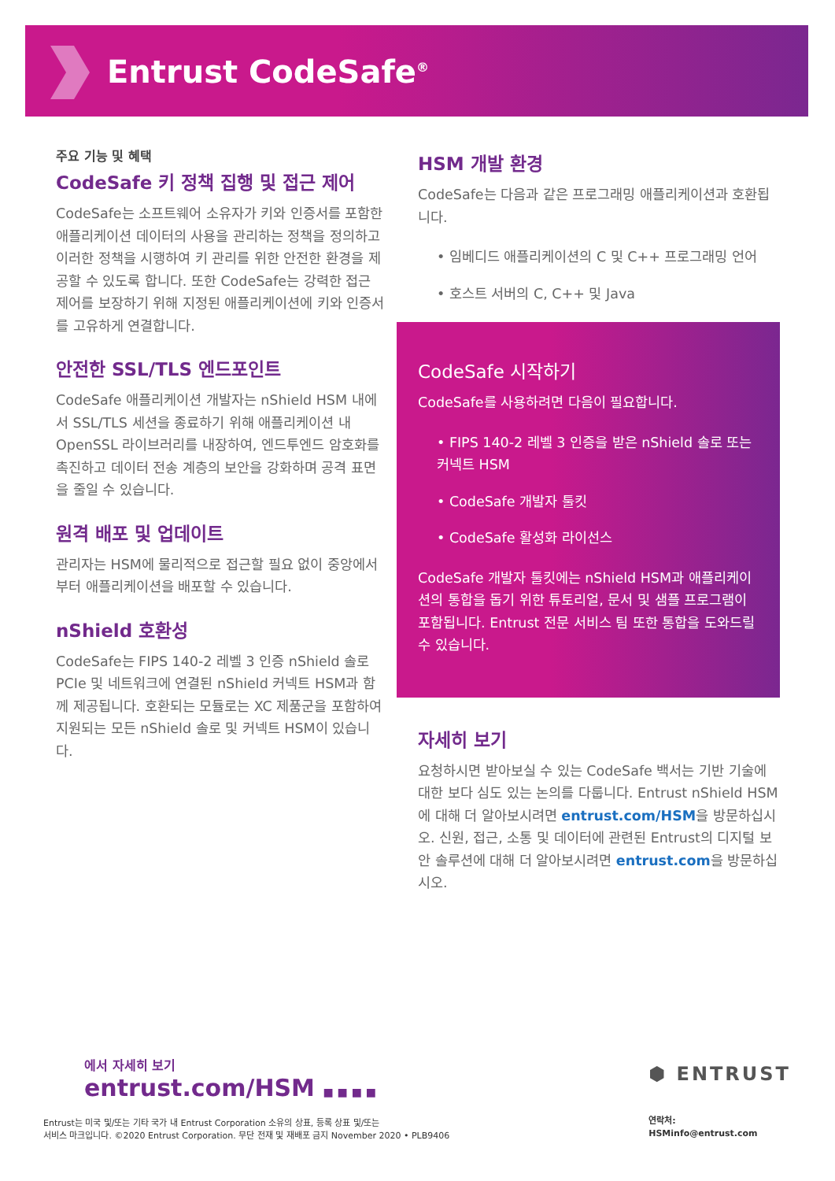Entrust CodeSafe<sup>®</sup>
주요 기능 및 혜택
CodeSafe 키 정책 집행 및 접근 제어
CodeSafe는 소프트웨어 소유자가 키와 인증서를 포함한 애플리케이션 데이터의 사용을 관리하는 정책을 정의하고 이러한 정책을 시행하여 키 관리를 위한 안전한 환경을 제공할 수 있도록 합니다. 또한 CodeSafe는 강력한 접근 제어를 보장하기 위해 지정된 애플리케이션에 키와 인증서를 고유하게 연결합니다.
안전한 SSL/TLS 엔드포인트
CodeSafe 애플리케이션 개발자는 nShield HSM 내에서 SSL/TLS 세션을 종료하기 위해 애플리케이션 내 OpenSSL 라이브러리를 내장하여, 엔드투엔드 암호화를 촉진하고 데이터 전송 계층의 보안을 강화하며 공격 표면을 줄일 수 있습니다.
원격 배포 및 업데이트
관리자는 HSM에 물리적으로 접근할 필요 없이 중앙에서부터 애플리케이션을 배포할 수 있습니다.
nShield 호환성
CodeSafe는 FIPS 140-2 레벨 3 인증 nShield 솔로 PCIe 및 네트워크에 연결된 nShield 커넥트 HSM과 함께 제공됩니다. 호환되는 모듈로는 XC 제품군을 포함하여 지원되는 모든 nShield 솔로 및 커넥트 HSM이 있습니다.
HSM 개발 환경
CodeSafe는 다음과 같은 프로그래밍 애플리케이션과 호환됩니다.
• 임베디드 애플리케이션의 C 및 C++ 프로그래밍 언어
• 호스트 서버의 C, C++ 및 Java
CodeSafe 시작하기
CodeSafe를 사용하려면 다음이 필요합니다.
• FIPS 140-2 레벨 3 인증을 받은 nShield 솔로 또는 커넥트 HSM
• CodeSafe 개발자 툴킷
• CodeSafe 활성화 라이선스
CodeSafe 개발자 툴킷에는 nShield HSM과 애플리케이션의 통합을 돕기 위한 튜토리얼, 문서 및 샘플 프로그램이 포함됩니다. Entrust 전문 서비스 팀 또한 통합을 도와드릴 수 있습니다.
자세히 보기
요청하시면 받아보실 수 있는 CodeSafe 백서는 기반 기술에 대한 보다 심도 있는 논의를 다룹니다. Entrust nShield HSM에 대해 더 알아보시려면 entrust.com/HSM을 방문하십시오. 신원, 접근, 소통 및 데이터에 관련된 Entrust의 디지털 보안 솔루션에 대해 더 알아보시려면 entrust.com을 방문하십시오.
에서 자세히 보기
entrust.com/HSM ■ ■ ■ ■
Entrust는 미국 및/또는 기타 국가 내 Entrust Corporation 소유의 상표, 등록 상표 및/또는
서비스 마크입니다. ©2020 Entrust Corporation. 무단 전재 및 재배포 금지 November 2020 • PLB9406
⬢ ENTRUST
연락처:
HSMinfo@entrust.com